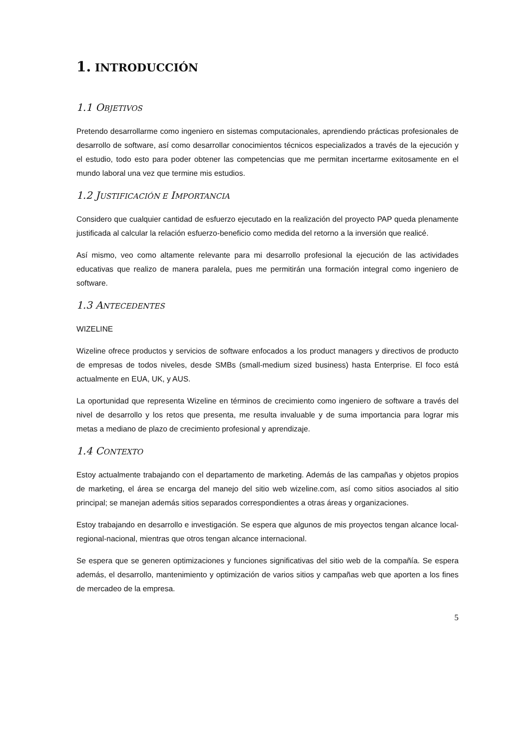1. INTRODUCCIÓN
1.1 OBJETIVOS
Pretendo desarrollarme como ingeniero en sistemas computacionales, aprendiendo prácticas profesionales de desarrollo de software, así como desarrollar conocimientos técnicos especializados a través de la ejecución y el estudio, todo esto para poder obtener las competencias que me permitan incertarme exitosamente en el mundo laboral una vez que termine mis estudios.
1.2 JUSTIFICACIÓN E IMPORTANCIA
Considero que cualquier cantidad de esfuerzo ejecutado en la realización del proyecto PAP queda plenamente justificada al calcular la relación esfuerzo-beneficio como medida del retorno a la inversión que realicé.
Así mismo, veo como altamente relevante para mi desarrollo profesional la ejecución de las actividades educativas que realizo de manera paralela, pues me permitirán una formación integral como ingeniero de software.
1.3 ANTECEDENTES
WIZELINE
Wizeline ofrece productos y servicios de software enfocados a los product managers y directivos de producto de empresas de todos niveles, desde SMBs (small-medium sized business) hasta Enterprise. El foco está actualmente en EUA, UK, y AUS.
La oportunidad que representa Wizeline en términos de crecimiento como ingeniero de software a través del nivel de desarrollo y los retos que presenta, me resulta invaluable y de suma importancia para lograr mis metas a mediano de plazo de crecimiento profesional y aprendizaje.
1.4 CONTEXTO
Estoy actualmente trabajando con el departamento de marketing. Además de las campañas y objetos propios de marketing, el área se encarga del manejo del sitio web wizeline.com, así como sitios asociados al sitio principal; se manejan además sitios separados correspondientes a otras áreas y organizaciones.
Estoy trabajando en desarrollo e investigación. Se espera que algunos de mis proyectos tengan alcance local-regional-nacional, mientras que otros tengan alcance internacional.
Se espera que se generen optimizaciones y funciones significativas del sitio web de la compañía. Se espera además, el desarrollo, mantenimiento y optimización de varios sitios y campañas web que aporten a los fines de mercadeo de la empresa.
5